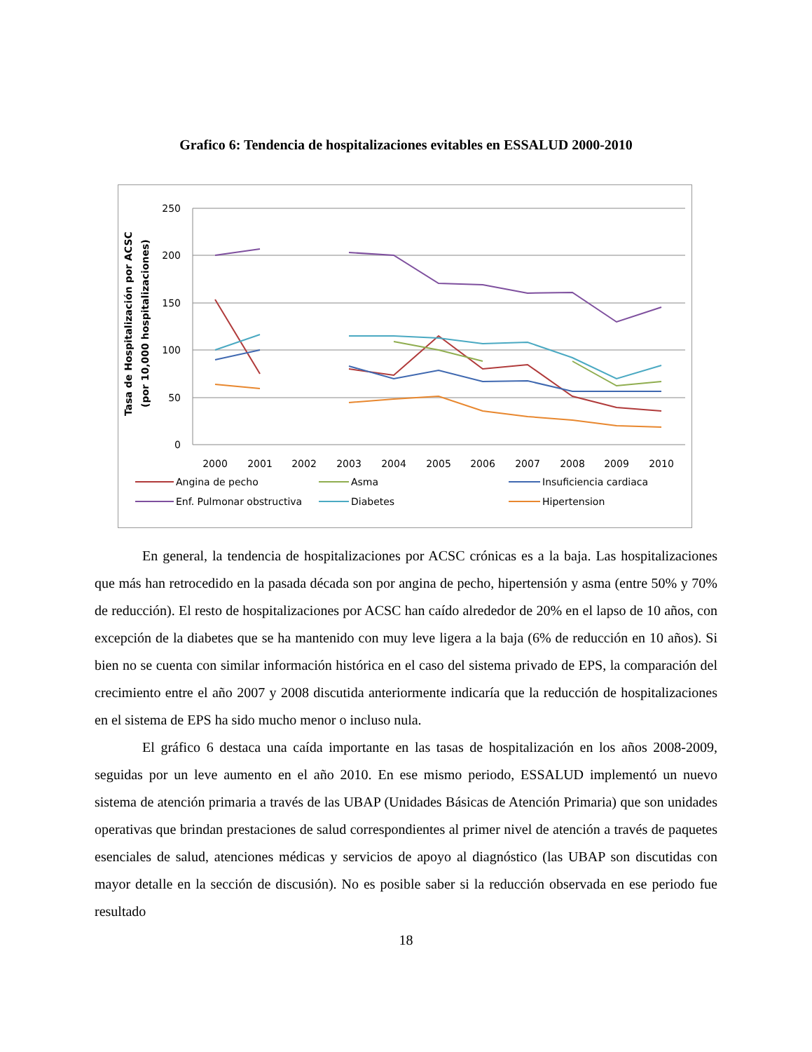Grafico 6: Tendencia de hospitalizaciones evitables en ESSALUD 2000-2010
250
200
150
100
50
0
2000
2001
2002
2003
2004
2005
2006
2007
2008
2009
2010
Tasa de Hospitalización por ACSC
(por 10,000 hospitalizaciones)
Angina de pecho
Asma
Insuficiencia cardiaca
Enf. Pulmonar obstructiva
Diabetes
Hipertension
En general, la tendencia de hospitalizaciones por ACSC crónicas es a la baja. Las hospitalizaciones que más han retrocedido en la pasada década son por angina de pecho, hipertensión y asma (entre 50% y 70% de reducción). El resto de hospitalizaciones por ACSC han caído alrededor de 20% en el lapso de 10 años, con excepción de la diabetes que se ha mantenido con muy leve ligera a la baja (6% de reducción en 10 años). Si bien no se cuenta con similar información histórica en el caso del sistema privado de EPS, la comparación del crecimiento entre el año 2007 y 2008 discutida anteriormente indicaría que la reducción de hospitalizaciones en el sistema de EPS ha sido mucho menor o incluso nula.
El gráfico 6 destaca una caída importante en las tasas de hospitalización en los años 2008-2009, seguidas por un leve aumento en el año 2010. En ese mismo periodo, ESSALUD implementó un nuevo sistema de atención primaria a través de las UBAP (Unidades Básicas de Atención Primaria) que son unidades operativas que brindan prestaciones de salud correspondientes al primer nivel de atención a través de paquetes esenciales de salud, atenciones médicas y servicios de apoyo al diagnóstico (las UBAP son discutidas con mayor detalle en la sección de discusión). No es posible saber si la reducción observada en ese periodo fue resultado
18